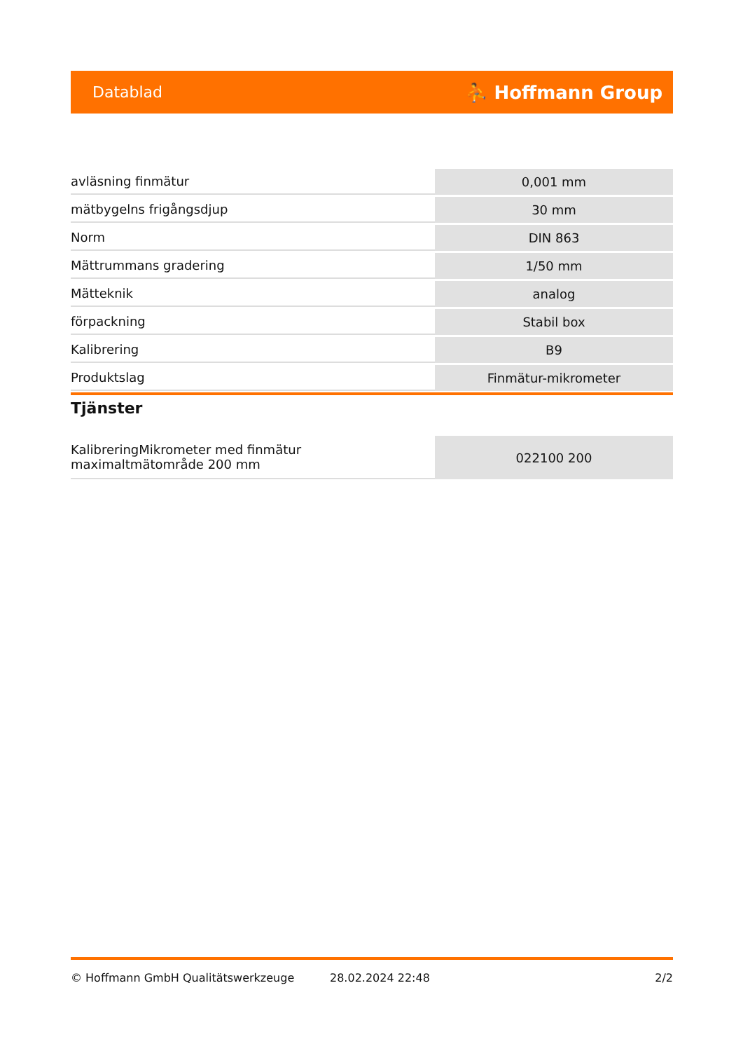Datablad ⛹ Hoffmann Group
| avläsning finmätur | 0,001 mm |
| mätbygelns frigångsdjup | 30 mm |
| Norm | DIN 863 |
| Mättrummans gradering | 1/50 mm |
| Mätteknik | analog |
| förpackning | Stabil box |
| Kalibrering | B9 |
| Produktslag | Finmätur-mikrometer |
Tjänster
| KalibreringMikrometer med finmätur maximaltmätområde 200 mm | 022100 200 |
© Hoffmann GmbH Qualitätswerkzeuge 28.02.2024 22:48 2/2